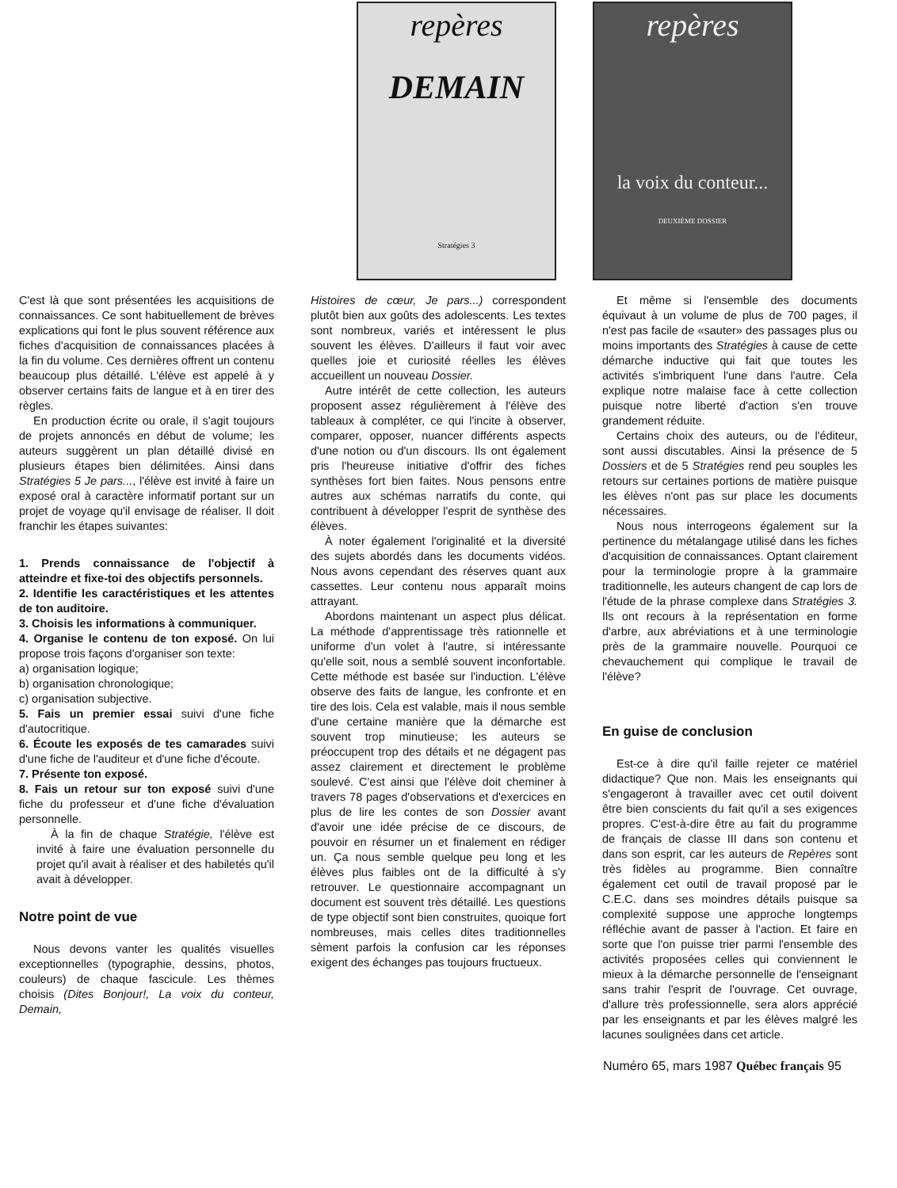repères
DEMAIN
Stratégies 3
repères
la voix du conteur...
DEUXIÈME DOSSIER
C'est là que sont présentées les acquisitions de connaissances. Ce sont habituellement de brèves explications qui font le plus souvent référence aux fiches d'acquisition de connaissances placées à la fin du volume. Ces dernières offrent un contenu beaucoup plus détaillé. L'élève est appelé à y observer certains faits de langue et à en tirer des règles.
En production écrite ou orale, il s'agit toujours de projets annoncés en début de volume; les auteurs suggèrent un plan détaillé divisé en plusieurs étapes bien délimitées. Ainsi dans Stratégies 5 Je pars..., l'élève est invité à faire un exposé oral à caractère informatif portant sur un projet de voyage qu'il envisage de réaliser. Il doit franchir les étapes suivantes:
1. Prends connaissance de l'objectif à atteindre et fixe-toi des objectifs personnels.
2. Identifie les caractéristiques et les attentes de ton auditoire.
3. Choisis les informations à communiquer.
4. Organise le contenu de ton exposé. On lui propose trois façons d'organiser son texte:
a) organisation logique;
b) organisation chronologique;
c) organisation subjective.
5. Fais un premier essai suivi d'une fiche d'autocritique.
6. Écoute les exposés de tes camarades suivi d'une fiche de l'auditeur et d'une fiche d'écoute.
7. Présente ton exposé.
8. Fais un retour sur ton exposé suivi d'une fiche du professeur et d'une fiche d'évaluation personnelle.
À la fin de chaque Stratégie, l'élève est invité à faire une évaluation personnelle du projet qu'il avait à réaliser et des habiletés qu'il avait à développer.
Notre point de vue
Nous devons vanter les qualités visuelles exceptionnelles (typographie, dessins, photos, couleurs) de chaque fascicule. Les thèmes choisis (Dites Bonjour!, La voix du conteur, Demain,
Histoires de cœur, Je pars...) correspondent plutôt bien aux goûts des adolescents. Les textes sont nombreux, variés et intéressent le plus souvent les élèves. D'ailleurs il faut voir avec quelles joie et curiosité réelles les élèves accueillent un nouveau Dossier.
Autre intérêt de cette collection, les auteurs proposent assez régulièrement à l'élève des tableaux à compléter, ce qui l'incite à observer, comparer, opposer, nuancer différents aspects d'une notion ou d'un discours. Ils ont également pris l'heureuse initiative d'offrir des fiches synthèses fort bien faites. Nous pensons entre autres aux schémas narratifs du conte, qui contribuent à développer l'esprit de synthèse des élèves.
À noter également l'originalité et la diversité des sujets abordés dans les documents vidéos. Nous avons cependant des réserves quant aux cassettes. Leur contenu nous apparaît moins attrayant.
Abordons maintenant un aspect plus délicat. La méthode d'apprentissage très rationnelle et uniforme d'un volet à l'autre, si intéressante qu'elle soit, nous a semblé souvent inconfortable. Cette méthode est basée sur l'induction. L'élève observe des faits de langue, les confronte et en tire des lois. Cela est valable, mais il nous semble d'une certaine manière que la démarche est souvent trop minutieuse; les auteurs se préoccupent trop des détails et ne dégagent pas assez clairement et directement le problème soulevé. C'est ainsi que l'élève doit cheminer à travers 78 pages d'observations et d'exercices en plus de lire les contes de son Dossier avant d'avoir une idée précise de ce discours, de pouvoir en résumer un et finalement en rédiger un. Ça nous semble quelque peu long et les élèves plus faibles ont de la difficulté à s'y retrouver. Le questionnaire accompagnant un document est souvent très détaillé. Les questions de type objectif sont bien construites, quoique fort nombreuses, mais celles dites traditionnelles sèment parfois la confusion car les réponses exigent des échanges pas toujours fructueux.
Et même si l'ensemble des documents équivaut à un volume de plus de 700 pages, il n'est pas facile de «sauter» des passages plus ou moins importants des Stratégies à cause de cette démarche inductive qui fait que toutes les activités s'imbriquent l'une dans l'autre. Cela explique notre malaise face à cette collection puisque notre liberté d'action s'en trouve grandement réduite.
Certains choix des auteurs, ou de l'éditeur, sont aussi discutables. Ainsi la présence de 5 Dossiers et de 5 Stratégies rend peu souples les retours sur certaines portions de matière puisque les élèves n'ont pas sur place les documents nécessaires.
Nous nous interrogeons également sur la pertinence du métalangage utilisé dans les fiches d'acquisition de connaissances. Optant clairement pour la terminologie propre à la grammaire traditionnelle, les auteurs changent de cap lors de l'étude de la phrase complexe dans Stratégies 3. Ils ont recours à la représentation en forme d'arbre, aux abréviations et à une terminologie près de la grammaire nouvelle. Pourquoi ce chevauchement qui complique le travail de l'élève?
En guise de conclusion
Est-ce à dire qu'il faille rejeter ce matériel didactique? Que non. Mais les enseignants qui s'engageront à travailler avec cet outil doivent être bien conscients du fait qu'il a ses exigences propres. C'est-à-dire être au fait du programme de français de classe III dans son contenu et dans son esprit, car les auteurs de Repères sont très fidèles au programme. Bien connaître également cet outil de travail proposé par le C.E.C. dans ses moindres détails puisque sa complexité suppose une approche longtemps réfléchie avant de passer à l'action. Et faire en sorte que l'on puisse trier parmi l'ensemble des activités proposées celles qui conviennent le mieux à la démarche personnelle de l'enseignant sans trahir l'esprit de l'ouvrage. Cet ouvrage, d'allure très professionnelle, sera alors apprécié par les enseignants et par les élèves malgré les lacunes soulignées dans cet article.
Numéro 65, mars 1987 Québec français 95